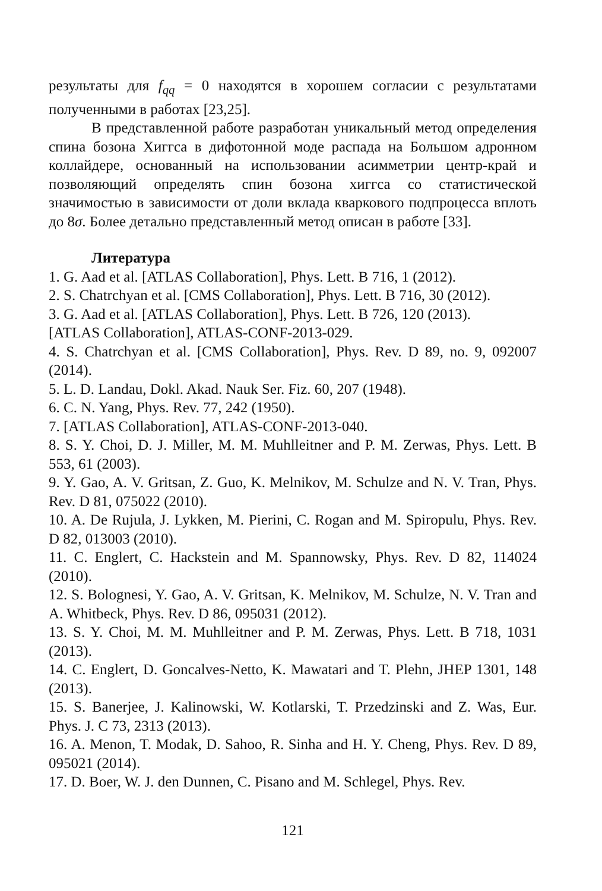результаты для f<sub>qq</sub> = 0 находятся в хорошем согласии с результатами полученными в работах [23,25].
В представленной работе разработан уникальный метод определения спина бозона Хиггса в дифотонной моде распада на Большом адронном коллайдере, основанный на использовании асимметрии центр-край и позволяющий определять спин бозона хиггса со статистической значимостью в зависимости от доли вклада кваркового подпроцесса вплоть до 8σ. Более детально представленный метод описан в работе [33].
Литература
1. G. Aad et al. [ATLAS Collaboration], Phys. Lett. B 716, 1 (2012).
2. S. Chatrchyan et al. [CMS Collaboration], Phys. Lett. B 716, 30 (2012).
3. G. Aad et al. [ATLAS Collaboration], Phys. Lett. B 726, 120 (2013).
[ATLAS Collaboration], ATLAS-CONF-2013-029.
4. S. Chatrchyan et al. [CMS Collaboration], Phys. Rev. D 89, no. 9, 092007 (2014).
5. L. D. Landau, Dokl. Akad. Nauk Ser. Fiz. 60, 207 (1948).
6. C. N. Yang, Phys. Rev. 77, 242 (1950).
7. [ATLAS Collaboration], ATLAS-CONF-2013-040.
8. S. Y. Choi, D. J. Miller, M. M. Muhlleitner and P. M. Zerwas, Phys. Lett. B 553, 61 (2003).
9. Y. Gao, A. V. Gritsan, Z. Guo, K. Melnikov, M. Schulze and N. V. Tran, Phys. Rev. D 81, 075022 (2010).
10. A. De Rujula, J. Lykken, M. Pierini, C. Rogan and M. Spiropulu, Phys. Rev. D 82, 013003 (2010).
11. C. Englert, C. Hackstein and M. Spannowsky, Phys. Rev. D 82, 114024 (2010).
12. S. Bolognesi, Y. Gao, A. V. Gritsan, K. Melnikov, M. Schulze, N. V. Tran and A. Whitbeck, Phys. Rev. D 86, 095031 (2012).
13. S. Y. Choi, M. M. Muhlleitner and P. M. Zerwas, Phys. Lett. B 718, 1031 (2013).
14. C. Englert, D. Goncalves-Netto, K. Mawatari and T. Plehn, JHEP 1301, 148 (2013).
15. S. Banerjee, J. Kalinowski, W. Kotlarski, T. Przedzinski and Z. Was, Eur. Phys. J. C 73, 2313 (2013).
16. A. Menon, T. Modak, D. Sahoo, R. Sinha and H. Y. Cheng, Phys. Rev. D 89, 095021 (2014).
17. D. Boer, W. J. den Dunnen, C. Pisano and M. Schlegel, Phys. Rev.
121